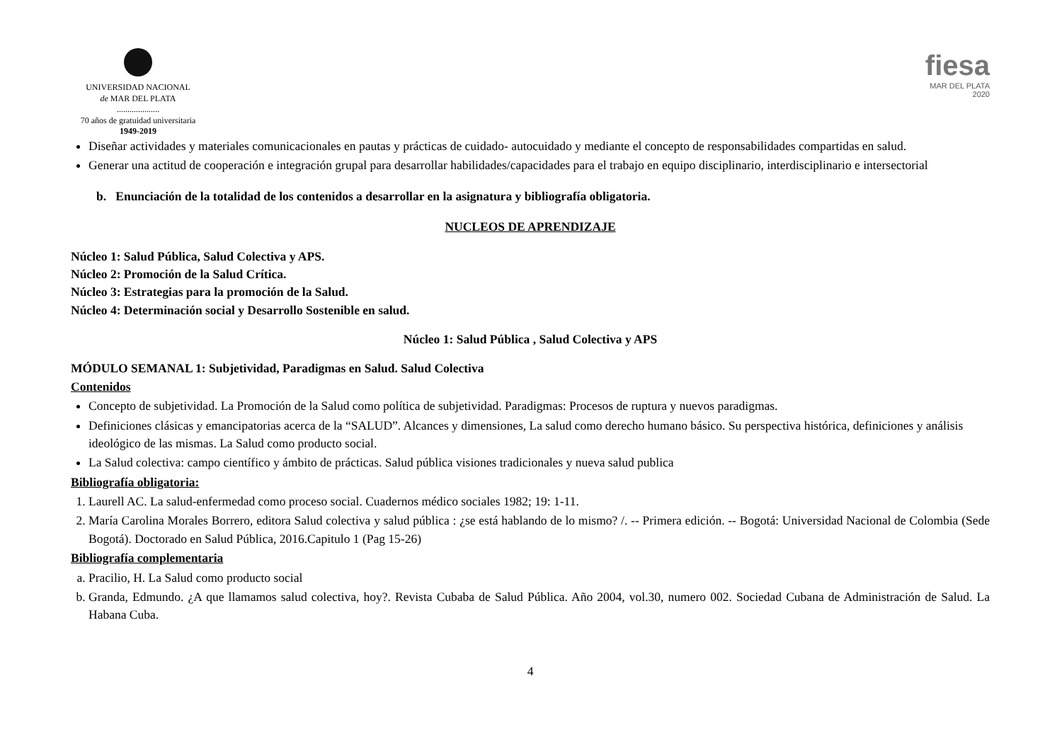UNIVERSIDAD NACIONAL
de MAR DEL PLATA
....................
70 años de gratuidad universitaria
1949-2019
fiesa
MAR DEL PLATA
2020
Diseñar actividades y materiales comunicacionales en pautas y prácticas de cuidado- autocuidado y mediante el concepto de responsabilidades compartidas en salud.
Generar una actitud de cooperación e integración grupal para desarrollar habilidades/capacidades para el trabajo en equipo disciplinario, interdisciplinario e intersectorial
b. Enunciación de la totalidad de los contenidos a desarrollar en la asignatura y bibliografía obligatoria.
NUCLEOS DE APRENDIZAJE
Núcleo 1: Salud Pública, Salud Colectiva y APS.
Núcleo 2: Promoción de la Salud Crítica.
Núcleo 3: Estrategias para la promoción de la Salud.
Núcleo 4: Determinación social y Desarrollo Sostenible en salud.
Núcleo 1: Salud Pública , Salud Colectiva y APS
MÓDULO SEMANAL 1: Subjetividad, Paradigmas en Salud. Salud Colectiva
Contenidos
Concepto de subjetividad. La Promoción de la Salud como política de subjetividad. Paradigmas: Procesos de ruptura y nuevos paradigmas.
Definiciones clásicas y emancipatorias acerca de la “SALUD”. Alcances y dimensiones, La salud como derecho humano básico. Su perspectiva histórica, definiciones y análisis ideológico de las mismas. La Salud como producto social.
La Salud colectiva: campo científico y ámbito de prácticas. Salud pública visiones tradicionales y nueva salud publica
Bibliografía obligatoria:
1. Laurell AC. La salud-enfermedad como proceso social. Cuadernos médico sociales 1982; 19: 1-11.
2. María Carolina Morales Borrero, editora Salud colectiva y salud pública : ¿se está hablando de lo mismo? /. -- Primera edición. -- Bogotá: Universidad Nacional de Colombia (Sede Bogotá). Doctorado en Salud Pública, 2016.Capitulo 1 (Pag 15-26)
Bibliografía complementaria
a. Pracilio, H. La Salud como producto social
b. Granda, Edmundo. ¿A que llamamos salud colectiva, hoy?. Revista Cubaba de Salud Pública. Año 2004, vol.30, numero 002. Sociedad Cubana de Administración de Salud. La Habana Cuba.
4